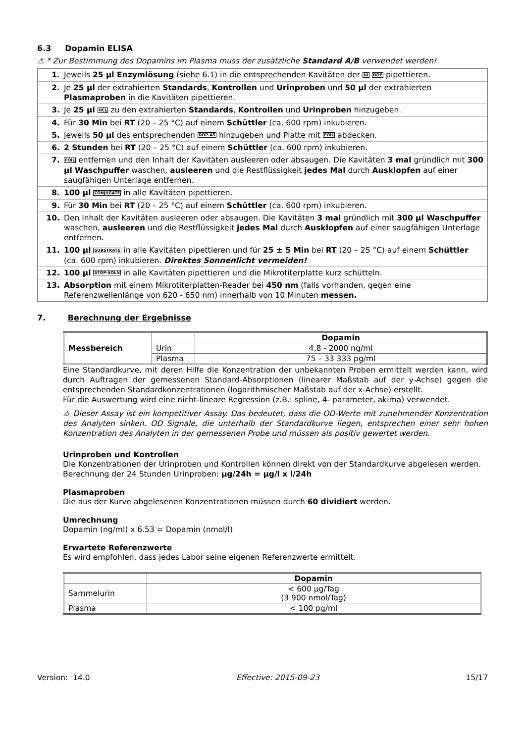6.3 Dopamin ELISA
⚠ * Zur Bestimmung des Dopamins im Plasma muss der zusätzliche Standard A/B verwendet werden!
| 1. | Jeweils 25 µl Enzymlösung (siehe 6.1) in die entsprechenden Kavitäten der Ш DOP pipettieren. |
| 2. | Je 25 µl der extrahierten Standards , Kontrollen und Urinproben und 50 µl der extrahierten Plasmaproben in die Kavitäten pipettieren. |
| 3. | Je 25 µl HCL zu den extrahierten Standards , Kontrollen und Urinproben hinzugeben. |
| 4. | Für 30 Min bei RT (20 – 25 °C) auf einem Schüttler (ca. 600 rpm) inkubieren. |
| 5. | Jeweils 50 µl des entsprechenden DOP-AS hinzugeben und Platte mit FOIL abdecken. |
| 6. | 2 Stunden bei RT (20 – 25 °C) auf einem Schüttler (ca. 600 rpm) inkubieren. |
| 7. | FOIL entfernen und den Inhalt der Kavitäten ausleeren oder absaugen. Die Kavitäten 3 mal gründlich mit 300 µl Waschpuffer waschen, ausleeren und die Restflüssigkeit jedes Mal durch Ausklopfen auf einer saugfähigen Unterlage entfernen. |
| 8. | 100 µl CONJUGATE in alle Kavitäten pipettieren. |
| 9. | Für 30 Min bei RT (20 – 25 °C) auf einem Schüttler (ca. 600 rpm) inkubieren. |
| 10. | Den Inhalt der Kavitäten ausleeren oder absaugen. Die Kavitäten 3 mal gründlich mit 300 µl Waschpuffer waschen, ausleeren und die Restflüssigkeit jedes Mal durch Ausklopfen auf einer saugfähigen Unterlage entfernen. |
| 11. | 100 µl SUBSTRATE in alle Kavitäten pipettieren und für 25 ± 5 Min bei RT (20 – 25 °C) auf einem Schüttler (ca. 600 rpm) inkubieren. Direktes Sonnenlicht vermeiden! |
| 12. | 100 µl STOP-SOLN in alle Kavitäten pipettieren und die Mikrotiterplatte kurz schütteln. |
| 13. | Absorption mit einem Mikrotiterplatten-Reader bei 450 nm (falls vorhanden, gegen eine Referenzwellenlänge von 620 - 650 nm) innerhalb von 10 Minuten messen. |
7. Berechnung der Ergebnisse
| Messbereich | | Dopamin |
| | Urin | 4,8 - 2000 ng/ml |
| | Plasma | 75 – 33 333 pg/ml |
Eine Standardkurve, mit deren Hilfe die Konzentration der unbekannten Proben ermittelt werden kann, wird durch Auftragen der gemessenen Standard-Absorptionen (linearer Maßstab auf der y-Achse) gegen die entsprechenden Standardkonzentrationen (logarithmischer Maßstab auf der x-Achse) erstellt.
Für die Auswertung wird eine nicht-lineare Regression (z.B.: spline, 4- parameter, akima) verwendet.
⚠ Dieser Assay ist ein kompetitiver Assay. Das bedeutet, dass die OD-Werte mit zunehmender Konzentration des Analyten sinken. OD Signale, die unterhalb der Standardkurve liegen, entsprechen einer sehr hohen Konzentration des Analyten in der gemessenen Probe und müssen als positiv gewertet werden.
Urinproben und Kontrollen
Die Konzentrationen der Urinproben und Kontrollen können direkt von der Standardkurve abgelesen werden.
Berechnung der 24 Stunden Urinproben: µg/24h = µg/l x l/24h
Plasmaproben
Die aus der Kurve abgelesenen Konzentrationen müssen durch 60 dividiert werden.
Umrechnung
Dopamin (ng/ml) x 6.53 = Dopamin (nmol/l)
Erwartete Referenzwerte
Es wird empfohlen, dass jedes Labor seine eigenen Referenzwerte ermittelt.
| | Dopamin |
| Sammelurin | < 600 µg/Tag (3 900 nmol/Tag) |
| Plasma | < 100 pg/ml |
Version: 14.0 Effective: 2015-09-23 15/17